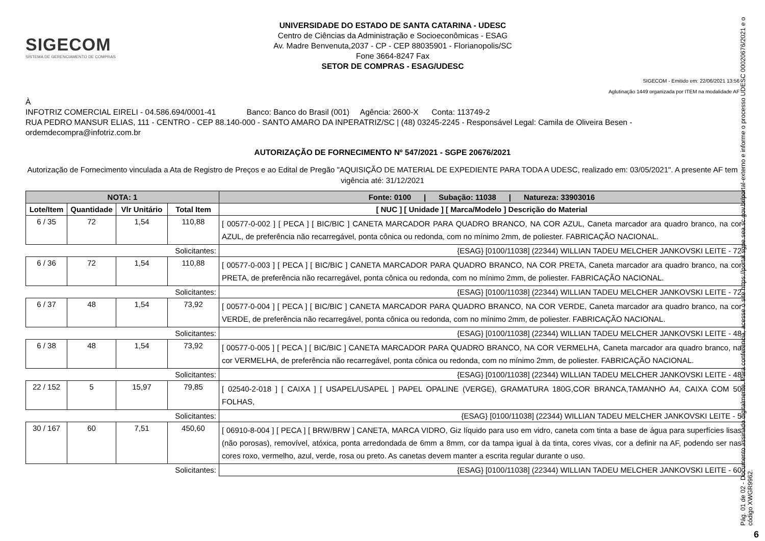SIGECOM
SISTEMA DE GERENCIAMENTO DE COMPRAS
UNIVERSIDADE DO ESTADO DE SANTA CATARINA - UDESC
Centro de Ciências da Administração e Socioeconômicas - ESAG
Av. Madre Benvenuta,2037 - CP - CEP 88035901 - Florianopolis/SC
Fone 3664-8247 Fax
SETOR DE COMPRAS - ESAG/UDESC
SIGECOM - Emitido em: 22/06/2021 13:56
Aglutinação 1449 organizada por ITEM na modalidade AF
À
INFOTRIZ COMERCIAL EIRELI - 04.586.694/0001-41 Banco: Banco do Brasil (001) Agência: 2600-X Conta: 113749-2
RUA PEDRO MANSUR ELIAS, 111 - CENTRO - CEP 88.140-000 - SANTO AMARO DA INPERATRIZ/SC | (48) 03245-2245 - Responsável Legal: Camila de Oliveira Besen -
ordemdecompra@infotriz.com.br
AUTORIZAÇÃO DE FORNECIMENTO Nº 547/2021 - SGPE 20676/2021
Autorização de Fornecimento vinculada a Ata de Registro de Preços e ao Edital de Pregão "AQUISIÇÃO DE MATERIAL DE EXPEDIENTE PARA TODA A UDESC, realizado em: 03/05/2021". A presente AF tem vigência até: 31/12/2021
| NOTA: 1 | | | | Fonte: 0100 / Subação: 11038 / Natureza: 33903016 |
| --- | --- | --- | --- | --- |
| Lote/Item | Quantidade | Vlr Unitário | Total Item | [ NUC ] [ Unidade ] [ Marca/Modelo ] Descrição do Material |
| 6 / 35 | 72 | 1,54 | 110,88 | [ 00577-0-002 ] [ PECA ] [ BIC/BIC ] CANETA MARCADOR PARA QUADRO BRANCO, NA COR AZUL, Caneta marcador ara quadro branco, na cor AZUL, de preferência não recarregável, ponta cônica ou redonda, com no mínimo 2mm, de poliester. FABRICAÇÃO NACIONAL. |
| Solicitantes: | | | | {ESAG} [0100/11038] (22344) WILLIAN TADEU MELCHER JANKOVSKI LEITE - 72 |
| 6 / 36 | 72 | 1,54 | 110,88 | [ 00577-0-003 ] [ PECA ] [ BIC/BIC ] CANETA MARCADOR PARA QUADRO BRANCO, NA COR PRETA, Caneta marcador ara quadro branco, na cor PRETA, de preferência não recarregável, ponta cônica ou redonda, com no mínimo 2mm, de poliester. FABRICAÇÃO NACIONAL. |
| Solicitantes: | | | | {ESAG} [0100/11038] (22344) WILLIAN TADEU MELCHER JANKOVSKI LEITE - 72 |
| 6 / 37 | 48 | 1,54 | 73,92 | [ 00577-0-004 ] [ PECA ] [ BIC/BIC ] CANETA MARCADOR PARA QUADRO BRANCO, NA COR VERDE, Caneta marcador ara quadro branco, na cor VERDE, de preferência não recarregável, ponta cônica ou redonda, com no mínimo 2mm, de poliester. FABRICAÇÃO NACIONAL. |
| Solicitantes: | | | | {ESAG} [0100/11038] (22344) WILLIAN TADEU MELCHER JANKOVSKI LEITE - 48 |
| 6 / 38 | 48 | 1,54 | 73,92 | [ 00577-0-005 ] [ PECA ] [ BIC/BIC ] CANETA MARCADOR PARA QUADRO BRANCO, NA COR VERMELHA, Caneta marcador ara quadro branco, na cor VERMELHA, de preferência não recarregável, ponta cônica ou redonda, com no mínimo 2mm, de poliester. FABRICAÇÃO NACIONAL. |
| Solicitantes: | | | | {ESAG} [0100/11038] (22344) WILLIAN TADEU MELCHER JANKOVSKI LEITE - 48 |
| 22 / 152 | 5 | 15,97 | 79,85 | [ 02540-2-018 ] [ CAIXA ] [ USAPEL/USAPEL ] PAPEL OPALINE (VERGE), GRAMATURA 180G,COR BRANCA,TAMANHO A4, CAIXA COM 50 FOLHAS, |
| Solicitantes: | | | | {ESAG} [0100/11038] (22344) WILLIAN TADEU MELCHER JANKOVSKI LEITE - 5 |
| 30 / 167 | 60 | 7,51 | 450,60 | [ 06910-8-004 ] [ PECA ] [ BRW/BRW ] CANETA, MARCA VIDRO, Giz líquido para uso em vidro, caneta com tinta a base de água para superfícies lisas (não porosas), removível, atóxica, ponta arredondada de 6mm a 8mm, cor da tampa igual à da tinta, cores vivas, cor a definir na AF, podendo ser nas cores roxo, vermelho, azul, verde, rosa ou preto. As canetas devem manter a escrita regular durante o uso. |
| Solicitantes: | | | | {ESAG} [0100/11038] (22344) WILLIAN TADEU MELCHER JANKOVSKI LEITE - 60 |
Pág. 01 de 02 - Documento assinado digitalmente. Para conferência, acesse o site https://portal.sgpe.sea.sc.gov.br/portal-externo e informe o processo UDESC 00020676/2021 e o código XWGR9962.
6